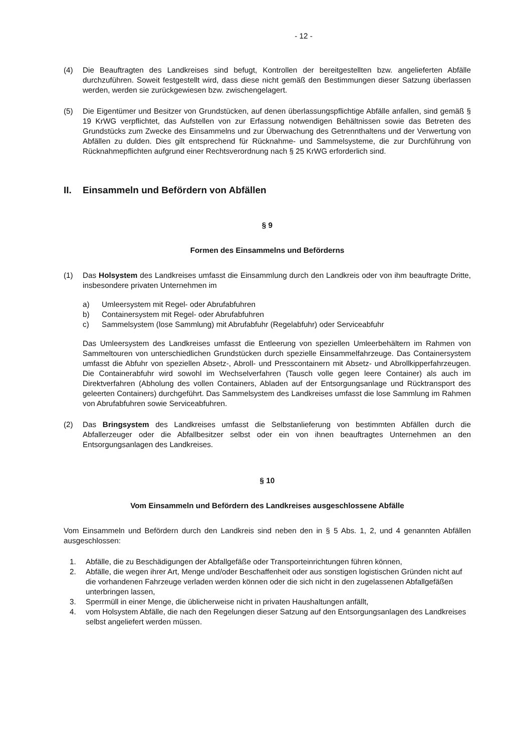- 12 -
(4) Die Beauftragten des Landkreises sind befugt, Kontrollen der bereitgestellten bzw. angelieferten Abfälle durchzuführen. Soweit festgestellt wird, dass diese nicht gemäß den Bestimmungen dieser Satzung überlassen werden, werden sie zurückgewiesen bzw. zwischengelagert.
(5) Die Eigentümer und Besitzer von Grundstücken, auf denen überlassungspflichtige Abfälle anfallen, sind gemäß § 19 KrWG verpflichtet, das Aufstellen von zur Erfassung notwendigen Behältnissen sowie das Betreten des Grundstücks zum Zwecke des Einsammelns und zur Überwachung des Getrennthaltens und der Verwertung von Abfällen zu dulden. Dies gilt entsprechend für Rücknahme- und Sammelsysteme, die zur Durchführung von Rücknahmepflichten aufgrund einer Rechtsverordnung nach § 25 KrWG erforderlich sind.
II. Einsammeln und Befördern von Abfällen
§ 9
Formen des Einsammelns und Beförderns
(1) Das Holsystem des Landkreises umfasst die Einsammlung durch den Landkreis oder von ihm beauftragte Dritte, insbesondere privaten Unternehmen im
a) Umleersystem mit Regel- oder Abrufabfuhren
b) Containersystem mit Regel- oder Abrufabfuhren
c) Sammelsystem (lose Sammlung) mit Abrufabfuhr (Regelabfuhr) oder Serviceabfuhr
Das Umleersystem des Landkreises umfasst die Entleerung von speziellen Umleerbehältern im Rahmen von Sammeltouren von unterschiedlichen Grundstücken durch spezielle Einsammelfahrzeuge. Das Containersystem umfasst die Abfuhr von speziellen Absetz-, Abroll- und Presscontainern mit Absetz- und Abrollkipperfahrzeugen. Die Containerabfuhr wird sowohl im Wechselverfahren (Tausch volle gegen leere Container) als auch im Direktverfahren (Abholung des vollen Containers, Abladen auf der Entsorgungsanlage und Rücktransport des geleerten Containers) durchgeführt. Das Sammelsystem des Landkreises umfasst die lose Sammlung im Rahmen von Abrufabfuhren sowie Serviceabfuhren.
(2) Das Bringsystem des Landkreises umfasst die Selbstanlieferung von bestimmten Abfällen durch die Abfallerzeuger oder die Abfallbesitzer selbst oder ein von ihnen beauftragtes Unternehmen an den Entsorgungsanlagen des Landkreises.
§ 10
Vom Einsammeln und Befördern des Landkreises ausgeschlossene Abfälle
Vom Einsammeln und Befördern durch den Landkreis sind neben den in § 5 Abs. 1, 2, und 4 genannten Abfällen ausgeschlossen:
1. Abfälle, die zu Beschädigungen der Abfallgefäße oder Transporteinrichtungen führen können,
2. Abfälle, die wegen ihrer Art, Menge und/oder Beschaffenheit oder aus sonstigen logistischen Gründen nicht auf die vorhandenen Fahrzeuge verladen werden können oder die sich nicht in den zugelassenen Abfallgefäßen unterbringen lassen,
3. Sperrmüll in einer Menge, die üblicherweise nicht in privaten Haushaltungen anfällt,
4. vom Holsystem Abfälle, die nach den Regelungen dieser Satzung auf den Entsorgungsanlagen des Landkreises selbst angeliefert werden müssen.